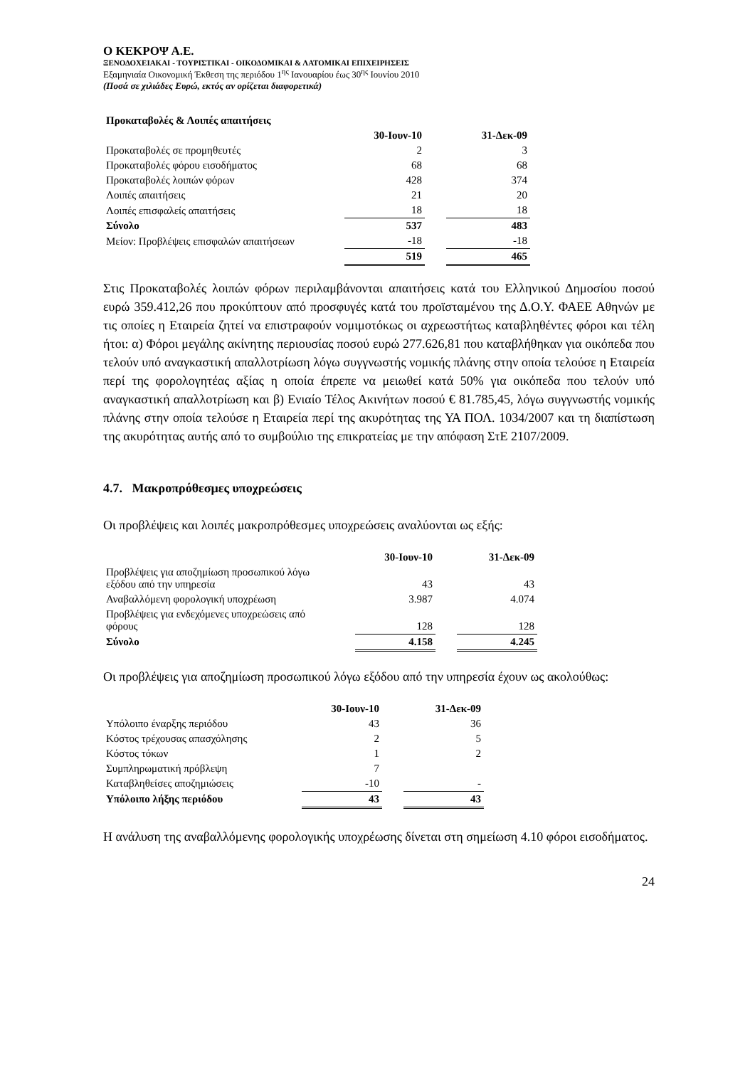Ο ΚΕΚΡΟΨ Α.Ε.
ΞΕΝΟΔΟΧΕΙΑΚΑΙ - ΤΟΥΡΙΣΤΙΚΑΙ - ΟΙΚΟΔΟΜΙΚΑΙ & ΛΑΤΟΜΙΚΑΙ ΕΠΙΧΕΙΡΗΣΕΙΣ
Εξαμηνιαία Οικονομική Έκθεση της περιόδου 1<sup>ης</sup> Ιανουαρίου έως 30<sup>ης</sup> Ιουνίου 2010
(Ποσά σε χιλιάδες Ευρώ, εκτός αν ορίζεται διαφορετικά)
| Προκαταβολές & Λοιπές απαιτήσεις | | | |
| | 30-Ιουν-10 | | 31-Δεκ-09 |
| Προκαταβολές σε προμηθευτές | 2 | | 3 |
| Προκαταβολές φόρου εισοδήματος | 68 | | 68 |
| Προκαταβολές λοιπών φόρων | 428 | | 374 |
| Λοιπές απαιτήσεις | 21 | | 20 |
| Λοιπές επισφαλείς απαιτήσεις | 18 | | 18 |
| Σύνολο | 537 | | 483 |
| Μείον: Προβλέψεις επισφαλών απαιτήσεων | -18 | | -18 |
| | 519 | | 465 |
Στις Προκαταβολές λοιπών φόρων περιλαμβάνονται απαιτήσεις κατά του Ελληνικού Δημοσίου ποσού ευρώ 359.412,26 που προκύπτουν από προσφυγές κατά του προϊσταμένου της Δ.Ο.Υ. ΦΑΕΕ Αθηνών με τις οποίες η Εταιρεία ζητεί να επιστραφούν νομιμοτόκως οι αχρεωστήτως καταβληθέντες φόροι και τέλη ήτοι: α) Φόροι μεγάλης ακίνητης περιουσίας ποσού ευρώ 277.626,81 που καταβλήθηκαν για οικόπεδα που τελούν υπό αναγκαστική απαλλοτρίωση λόγω συγγνωστής νομικής πλάνης στην οποία τελούσε η Εταιρεία περί της φορολογητέας αξίας η οποία έπρεπε να μειωθεί κατά 50% για οικόπεδα που τελούν υπό αναγκαστική απαλλοτρίωση και β) Ενιαίο Τέλος Ακινήτων ποσού € 81.785,45, λόγω συγγνωστής νομικής πλάνης στην οποία τελούσε η Εταιρεία περί της ακυρότητας της ΥΑ ΠΟΛ. 1034/2007 και τη διαπίστωση της ακυρότητας αυτής από το συμβούλιο της επικρατείας με την απόφαση ΣτΕ 2107/2009.
4.7. Μακροπρόθεσμες υποχρεώσεις
Οι προβλέψεις και λοιπές μακροπρόθεσμες υποχρεώσεις αναλύονται ως εξής:
| | 30-Ιουν-10 | | 31-Δεκ-09 |
| Προβλέψεις για αποζημίωση προσωπικού λόγω εξόδου από την υπηρεσία | 43 | | 43 |
| Αναβαλλόμενη φορολογική υποχρέωση | 3.987 | | 4.074 |
| Προβλέψεις για ενδεχόμενες υποχρεώσεις από φόρους | 128 | | 128 |
| Σύνολο | 4.158 | | 4.245 |
Οι προβλέψεις για αποζημίωση προσωπικού λόγω εξόδου από την υπηρεσία έχουν ως ακολούθως:
| | 30-Ιουν-10 | | 31-Δεκ-09 |
| Υπόλοιπο έναρξης περιόδου | 43 | | 36 |
| Κόστος τρέχουσας απασχόλησης | 2 | | 5 |
| Κόστος τόκων | 1 | | 2 |
| Συμπληρωματική πρόβλεψη | 7 | | |
| Καταβληθείσες αποζημιώσεις | -10 | | - |
| Υπόλοιπο λήξης περιόδου | 43 | | 43 |
Η ανάλυση της αναβαλλόμενης φορολογικής υποχρέωσης δίνεται στη σημείωση 4.10 φόροι εισοδήματος.
24